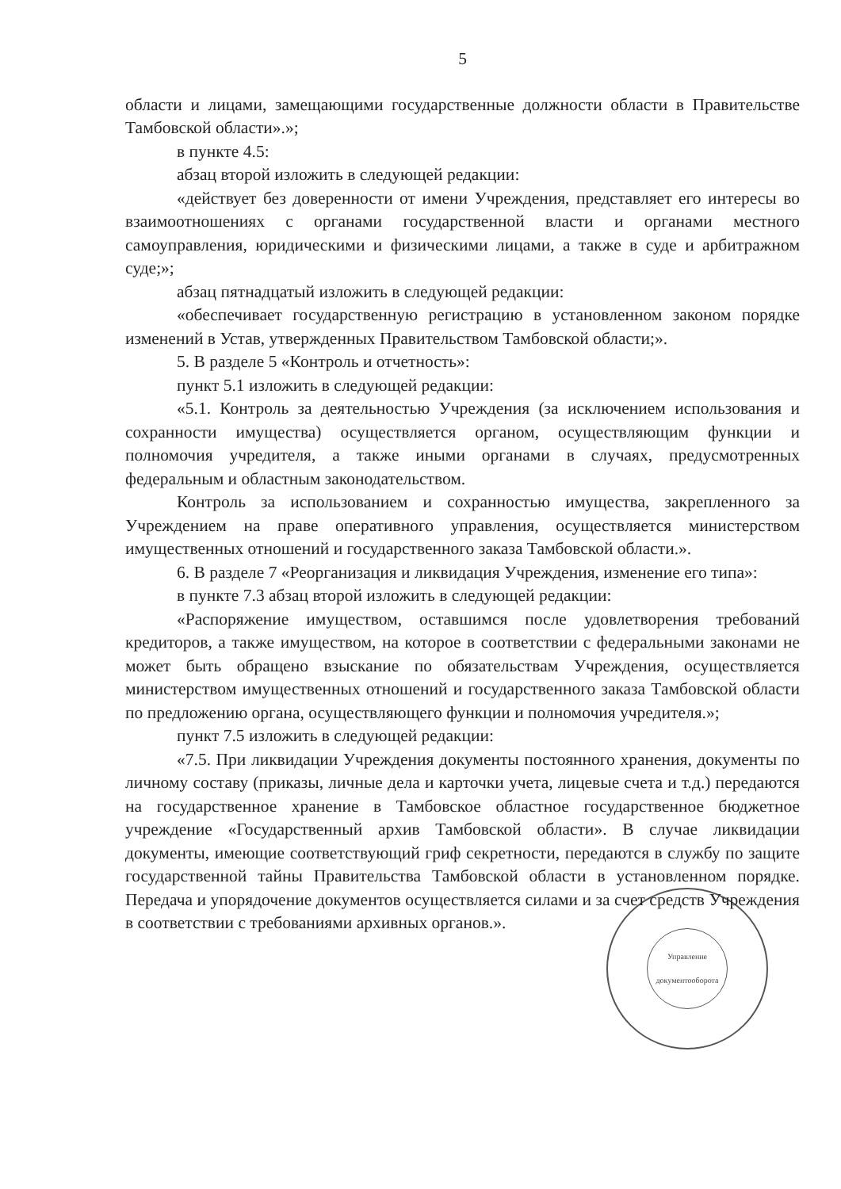5
области и лицами, замещающими государственные должности области в Правительстве Тамбовской области».»;
в пункте 4.5:
абзац второй изложить в следующей редакции:
«действует без доверенности от имени Учреждения, представляет его интересы во взаимоотношениях с органами государственной власти и органами местного самоуправления, юридическими и физическими лицами, а также в суде и арбитражном суде;»;
абзац пятнадцатый изложить в следующей редакции:
«обеспечивает государственную регистрацию в установленном законом порядке изменений в Устав, утвержденных Правительством Тамбовской области;».
5. В разделе 5 «Контроль и отчетность»:
пункт 5.1 изложить в следующей редакции:
«5.1. Контроль за деятельностью Учреждения (за исключением использования и сохранности имущества) осуществляется органом, осуществляющим функции и полномочия учредителя, а также иными органами в случаях, предусмотренных федеральным и областным законодательством.
Контроль за использованием и сохранностью имущества, закрепленного за Учреждением на праве оперативного управления, осуществляется министерством имущественных отношений и государственного заказа Тамбовской области.».
6. В разделе 7 «Реорганизация и ликвидация Учреждения, изменение его типа»:
в пункте 7.3 абзац второй изложить в следующей редакции:
«Распоряжение имуществом, оставшимся после удовлетворения требований кредиторов, а также имуществом, на которое в соответствии с федеральными законами не может быть обращено взыскание по обязательствам Учреждения, осуществляется министерством имущественных отношений и государственного заказа Тамбовской области по предложению органа, осуществляющего функции и полномочия учредителя.»;
пункт 7.5 изложить в следующей редакции:
«7.5. При ликвидации Учреждения документы постоянного хранения, документы по личному составу (приказы, личные дела и карточки учета, лицевые счета и т.д.) передаются на государственное хранение в Тамбовское областное государственное бюджетное учреждение «Государственный архив Тамбовской области». В случае ликвидации документы, имеющие соответствующий гриф секретности, передаются в службу по защите государственной тайны Правительства Тамбовской области в установленном порядке. Передача и упорядочение документов осуществляется силами и за счет средств Учреждения в соответствии с требованиями архивных органов.».
Управление
документооборота